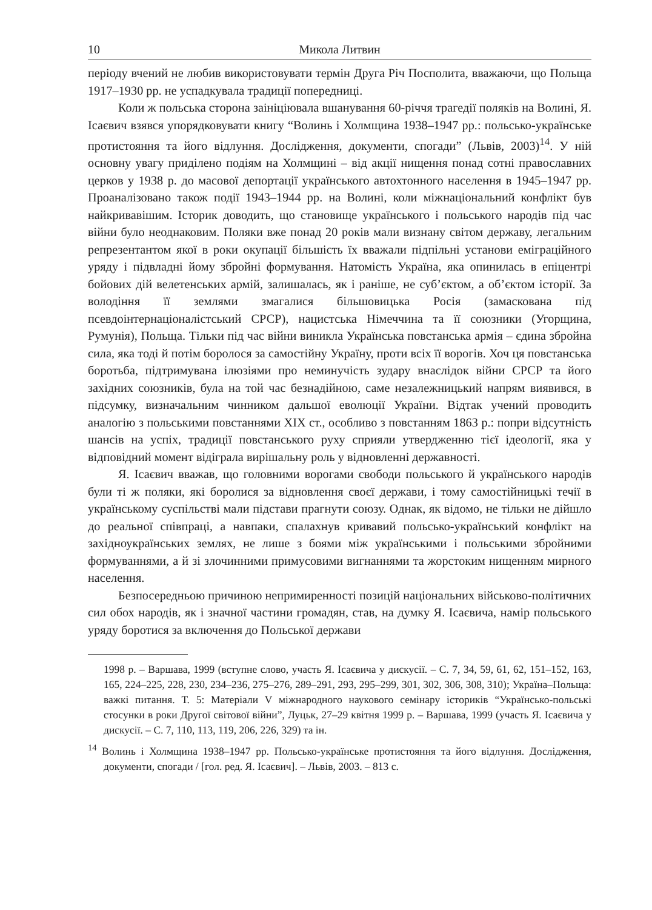10 Микола Литвин
періоду вчений не любив використовувати термін Друга Річ Посполита, вважаючи, що Польща 1917–1930 рр. не успадкувала традиції попередниці.
Коли ж польська сторона заініціювала вшанування 60-річчя трагедії поляків на Волині, Я. Ісаєвич взявся упорядковувати книгу “Волинь і Холмщина 1938–1947 рр.: польсько-українське протистояння та його відлуння. Дослідження, документи, спогади” (Львів, 2003)<sup>14</sup>. У ній основну увагу приділено подіям на Холмщині – від акції нищення понад сотні православних церков у 1938 р. до масової депортації українського автохтонного населення в 1945–1947 рр. Проаналізовано також події 1943–1944 рр. на Волині, коли міжнаціональний конфлікт був найкривавішим. Історик доводить, що становище українського і польського народів під час війни було неоднаковим. Поляки вже понад 20 років мали визнану світом державу, легальним репрезентантом якої в роки окупації більшість їх вважали підпільні установи еміграційного уряду і підвладні йому збройні формування. Натомість Україна, яка опинилась в епіцентрі бойових дій велетенських армій, залишалась, як і раніше, не суб’єктом, а об’єктом історії. За володіння її землями змагалися більшовицька Росія (замаскована під псевдоінтернаціоналістський СРСР), нацистська Німеччина та її союзники (Угорщина, Румунія), Польща. Тільки під час війни виникла Українська повстанська армія – єдина збройна сила, яка тоді й потім боролося за самостійну Україну, проти всіх її ворогів. Хоч ця повстанська боротьба, підтримувана ілюзіями про неминучість зудару внаслідок війни СРСР та його західних союзників, була на той час безнадійною, саме незалежницький напрям виявився, в підсумку, визначальним чинником дальшої еволюції України. Відтак учений проводить аналогію з польськими повстаннями XIX ст., особливо з повстанням 1863 р.: попри відсутність шансів на успіх, традиції повстанського руху сприяли утвердженню тієї ідеології, яка у відповідний момент відіграла вирішальну роль у відновленні державності.
Я. Ісаєвич вважав, що головними ворогами свободи польського й українського народів були ті ж поляки, які боролися за відновлення своєї держави, і тому самостійницькі течії в українському суспільстві мали підстави прагнути союзу. Однак, як відомо, не тільки не дійшло до реальної співпраці, а навпаки, спалахнув кривавий польсько-український конфлікт на західноукраїнських землях, не лише з боями між українськими і польськими збройними формуваннями, а й зі злочинними примусовими вигнаннями та жорстоким нищенням мирного населення.
Безпосередньою причиною непримиренності позицій національних військово-політичних сил обох народів, як і значної частини громадян, став, на думку Я. Ісаєвича, намір польського уряду боротися за включення до Польської держави
1998 р. – Варшава, 1999 (вступне слово, участь Я. Ісаєвича у дискусії. – С. 7, 34, 59, 61, 62, 151–152, 163, 165, 224–225, 228, 230, 234–236, 275–276, 289–291, 293, 295–299, 301, 302, 306, 308, 310); Україна–Польща: важкі питання. Т. 5: Матеріали V міжнародного наукового семінару істориків “Українсько-польські стосунки в роки Другої світової війни”, Луцьк, 27–29 квітня 1999 р. – Варшава, 1999 (участь Я. Ісаєвича у дискусії. – С. 7, 110, 113, 119, 206, 226, 329) та ін.
<sup>14</sup> Волинь і Холмщина 1938–1947 рр. Польсько-українське протистояння та його відлуння. Дослідження, документи, спогади / [гол. ред. Я. Ісаєвич]. – Львів, 2003. – 813 с.